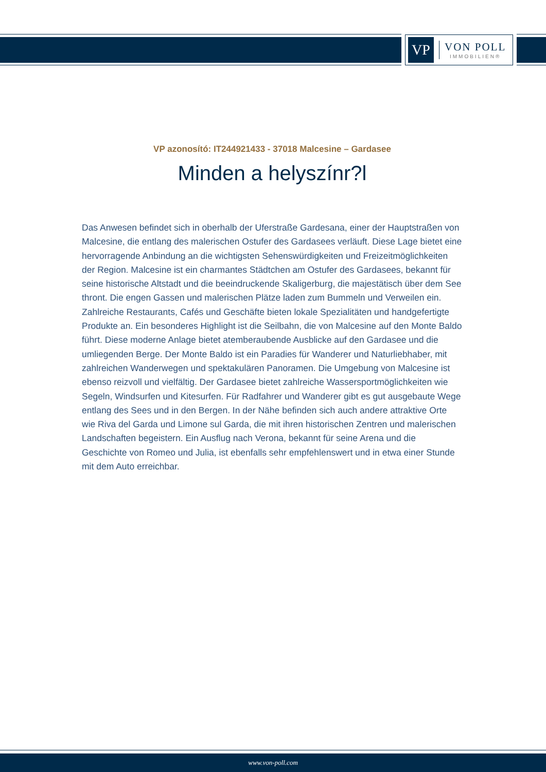VP
VON POLL
IMMOBILIEN®
VP azonosító: IT244921433 - 37018 Malcesine – Gardasee
Minden a helyszínr?l
Das Anwesen befindet sich in oberhalb der Uferstraße Gardesana, einer der Hauptstraßen von Malcesine, die entlang des malerischen Ostufer des Gardasees verläuft. Diese Lage bietet eine hervorragende Anbindung an die wichtigsten Sehenswürdigkeiten und Freizeitmöglichkeiten der Region. Malcesine ist ein charmantes Städtchen am Ostufer des Gardasees, bekannt für seine historische Altstadt und die beeindruckende Skaligerburg, die majestätisch über dem See thront. Die engen Gassen und malerischen Plätze laden zum Bummeln und Verweilen ein. Zahlreiche Restaurants, Cafés und Geschäfte bieten lokale Spezialitäten und handgefertigte Produkte an. Ein besonderes Highlight ist die Seilbahn, die von Malcesine auf den Monte Baldo führt. Diese moderne Anlage bietet atemberaubende Ausblicke auf den Gardasee und die umliegenden Berge. Der Monte Baldo ist ein Paradies für Wanderer und Naturliebhaber, mit zahlreichen Wanderwegen und spektakulären Panoramen. Die Umgebung von Malcesine ist ebenso reizvoll und vielfältig. Der Gardasee bietet zahlreiche Wassersportmöglichkeiten wie Segeln, Windsurfen und Kitesurfen. Für Radfahrer und Wanderer gibt es gut ausgebaute Wege entlang des Sees und in den Bergen. In der Nähe befinden sich auch andere attraktive Orte wie Riva del Garda und Limone sul Garda, die mit ihren historischen Zentren und malerischen Landschaften begeistern. Ein Ausflug nach Verona, bekannt für seine Arena und die Geschichte von Romeo und Julia, ist ebenfalls sehr empfehlenswert und in etwa einer Stunde mit dem Auto erreichbar.
www.von-poll.com